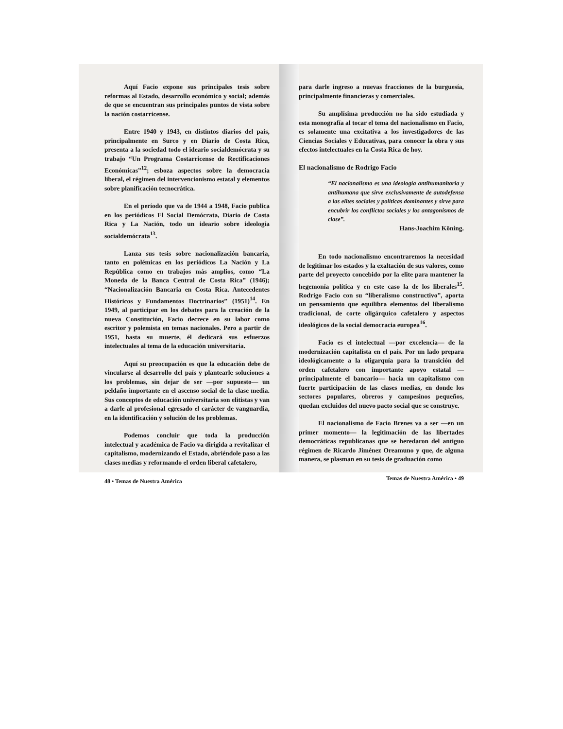Aquí Facio expone sus principales tesis sobre reformas al Estado, desarrollo económico y social; además de que se encuentran sus principales puntos de vista sobre la nación costarricense.
Entre 1940 y 1943, en distintos diarios del país, principalmente en Surco y en Diario de Costa Rica, presenta a la sociedad todo el ideario socialdemócrata y su trabajo “Un Programa Costarricense de Rectificaciones Económicas”<sup>12</sup>; esboza aspectos sobre la democracia liberal, el régimen del intervencionismo estatal y elementos sobre planificación tecnocrática.
En el período que va de 1944 a 1948, Facio publica en los periódicos El Social Demócrata, Diario de Costa Rica y La Nación, todo un ideario sobre ideología socialdemócrata<sup>13</sup>.
Lanza sus tesis sobre nacionalización bancaria, tanto en polémicas en los periódicos La Nación y La República como en trabajos más amplios, como “La Moneda de la Banca Central de Costa Rica” (1946); “Nacionalización Bancaria en Costa Rica. Antecedentes Históricos y Fundamentos Doctrinarios” (1951)<sup>14</sup>. En 1949, al participar en los debates para la creación de la nueva Constitución, Facio decrece en su labor como escritor y polemista en temas nacionales. Pero a partir de 1951, hasta su muerte, él dedicará sus esfuerzos intelectuales al tema de la educación universitaria.
Aquí su preocupación es que la educación debe de vincularse al desarrollo del país y plantearle soluciones a los problemas, sin dejar de ser —por supuesto— un peldaño importante en el ascenso social de la clase media. Sus conceptos de educación universitaria son elitistas y van a darle al profesional egresado el carácter de vanguardia, en la identificación y solución de los problemas.
Podemos concluir que toda la producción intelectual y académica de Facio va dirigida a revitalizar el capitalismo, modernizando el Estado, abriéndole paso a las clases medias y reformando el orden liberal cafetalero,
48 • Temas de Nuestra América
para darle ingreso a nuevas fracciones de la burguesía, principalmente financieras y comerciales.
Su amplísima producción no ha sido estudiada y esta monografía al tocar el tema del nacionalismo en Facio, es solamente una excitativa a los investigadores de las Ciencias Sociales y Educativas, para conocer la obra y sus efectos intelectuales en la Costa Rica de hoy.
El nacionalismo de Rodrigo Facio
“El nacionalismo es una ideología antihumanitaria y antihumana que sirve exclusivamente de autodefensa a las elites sociales y políticas dominantes y sirve para encubrir los conflictos sociales y los antagonismos de clase”.
Hans-Joachim Köning.
En todo nacionalismo encontraremos la necesidad de legitimar los estados y la exaltación de sus valores, como parte del proyecto concebido por la elite para mantener la hegemonía política y en este caso la de los liberales<sup>15</sup>. Rodrigo Facio con su “liberalismo constructivo”, aporta un pensamiento que equilibra elementos del liberalismo tradicional, de corte oligárquico cafetalero y aspectos ideológicos de la social democracia europea<sup>16</sup>.
Facio es el intelectual —por excelencia— de la modernización capitalista en el país. Por un lado prepara ideológicamente a la oligarquía para la transición del orden cafetalero con importante apoyo estatal —principalmente el bancario— hacia un capitalismo con fuerte participación de las clases medias, en donde los sectores populares, obreros y campesinos pequeños, quedan excluidos del nuevo pacto social que se construye.
El nacionalismo de Facio Brenes va a ser —en un primer momento— la legitimación de las libertades democráticas republicanas que se heredaron del antiguo régimen de Ricardo Jiménez Oreamuno y que, de alguna manera, se plasman en su tesis de graduación como
Temas de Nuestra América • 49